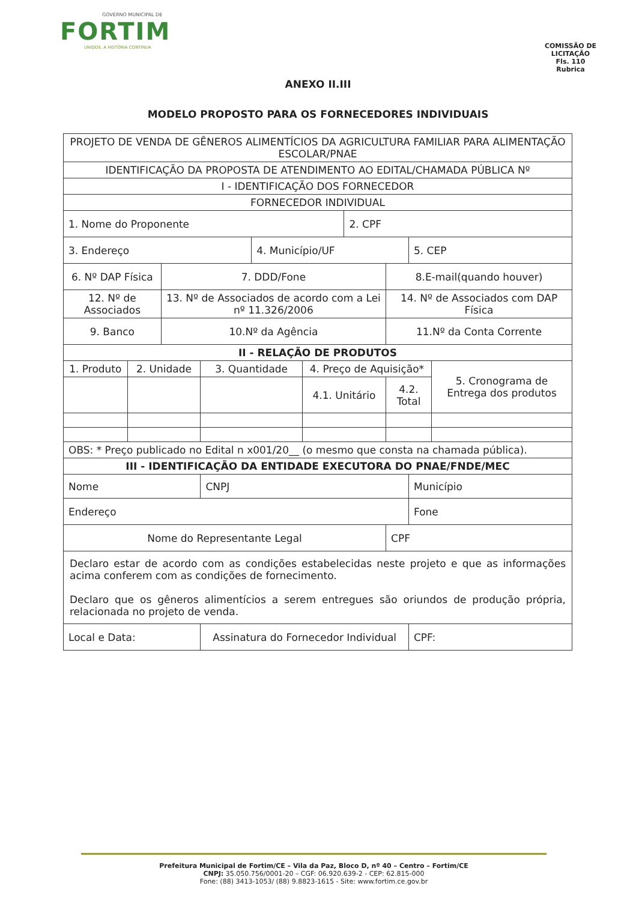GOVERNO MUNICIPAL DE
FORTIM
UNIDOS, A HISTÓRIA CONTINUA
COMISSÃO DE LICITAÇÃO
Fls. 110
Rubrica
ANEXO II.III
MODELO PROPOSTO PARA OS FORNECEDORES INDIVIDUAIS
| PROJETO DE VENDA DE GÊNEROS ALIMENTÍCIOS DA AGRICULTURA FAMILIAR PARA ALIMENTAÇÃO ESCOLAR/PNAE | | | | | | | | | |
| IDENTIFICAÇÃO DA PROPOSTA DE ATENDIMENTO AO EDITAL/CHAMADA PÚBLICA Nº | | | | | | | | | |
| I - IDENTIFICAÇÃO DOS FORNECEDOR | | | | | | | | | |
| FORNECEDOR INDIVIDUAL | | | | | | | | | |
| 1. Nome do Proponente | | | | | | 2. CPF | | | |
| 3. Endereço | | | | 4. Município/UF | | | | 5. CEP | |
| 6. Nº DAP Física | | 7. DDD/Fone | | | | | 8.E-mail(quando houver) | | |
| 12. Nº de Associados | | 13. Nº de Associados de acordo com a Lei nº 11.326/2006 | | | | | 14. Nº de Associados com DAP Física | | |
| 9. Banco | | 10.Nº da Agência | | | | | 11.Nº da Conta Corrente | | |
| II - RELAÇÃO DE PRODUTOS | | | | | | | | | |
| 1. Produto | 2. Unidade | | 3. Quantidade | | 4. Preço de Aquisição* | | | | 5. Cronograma de Entrega dos produtos |
| | | | | | 4.1. Unitário | | 4.2. Total | | |
| OBS: * Preço publicado no Edital n x001/20__ (o mesmo que consta na chamada pública). | | | | | | | | | |
| III - IDENTIFICAÇÃO DA ENTIDADE EXECUTORA DO PNAE/FNDE/MEC | | | | | | | | | |
| Nome | | | CNPJ | | | | | Município | |
| Endereço | | | | | | | | Fone | |
| Nome do Representante Legal | | | | | | | CPF | | |
| Declaro estar de acordo com as condições estabelecidas neste projeto e que as informações acima conferem com as condições de fornecimento. Declaro que os gêneros alimentícios a serem entregues são oriundos de produção própria, relacionada no projeto de venda. | | | | | | | | | |
| Local e Data: | | | Assinatura do Fornecedor Individual | | | | | CPF: | |
Prefeitura Municipal de Fortim/CE – Vila da Paz, Bloco D, nº 40 – Centro – Fortim/CE
CNPJ: 35.050.756/0001-20 – CGF: 06.920.639-2 - CEP: 62.815-000
Fone: (88) 3413-1053/ (88) 9.8823-1615 - Site: www.fortim.ce.gov.br